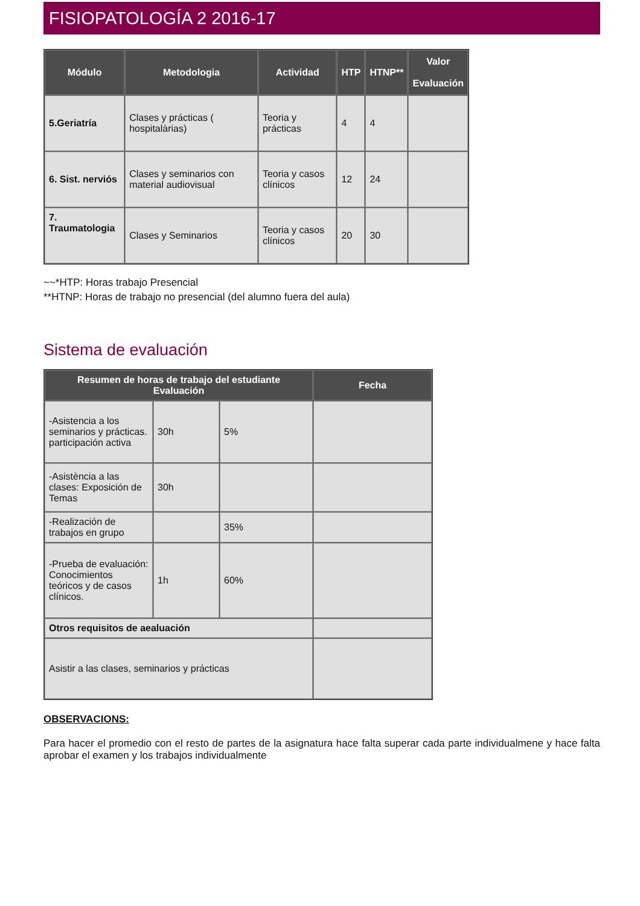FISIOPATOLOGÍA 2 2016-17
| Módulo | Metodologia | Actividad | HTP | HTNP** | Valor Evaluación |
| --- | --- | --- | --- | --- | --- |
| 5.Geriatría | Clases y prácticas ( hospitalàrias) | Teoria y prácticas | 4 | 4 | |
| 6. Sist. nerviós | Clases y seminarios con material audiovisual | Teoria y casos clínicos | 12 | 24 | |
| 7. Traumatologia | Clases y Seminarios | Teoria y casos clínicos | 20 | 30 | |
~~*HTP: Horas trabajo Presencial
**HTNP: Horas de trabajo no presencial (del alumno fuera del aula)
Sistema de evaluación
| Resumen de horas de trabajo del estudiante Evaluación | | | Fecha |
| --- | --- | --- | --- |
| -Asistencia a los seminarios y prácticas. participación activa | 30h | 5% | |
| -Asistència a las clases: Exposición de Temas | 30h | | |
| -Realización de trabajos en grupo | | 35% | |
| -Prueba de evaluación: Conocimientos teóricos y de casos clínicos. | 1h | 60% | |
| Otros requisitos de aealuación | | | |
| Asistir a las clases, seminarios y prácticas | | | |
OBSERVACIONS:
Para hacer el promedio con el resto de partes de la asignatura hace falta superar cada parte individualmene y hace falta aprobar el examen y los trabajos individualmente